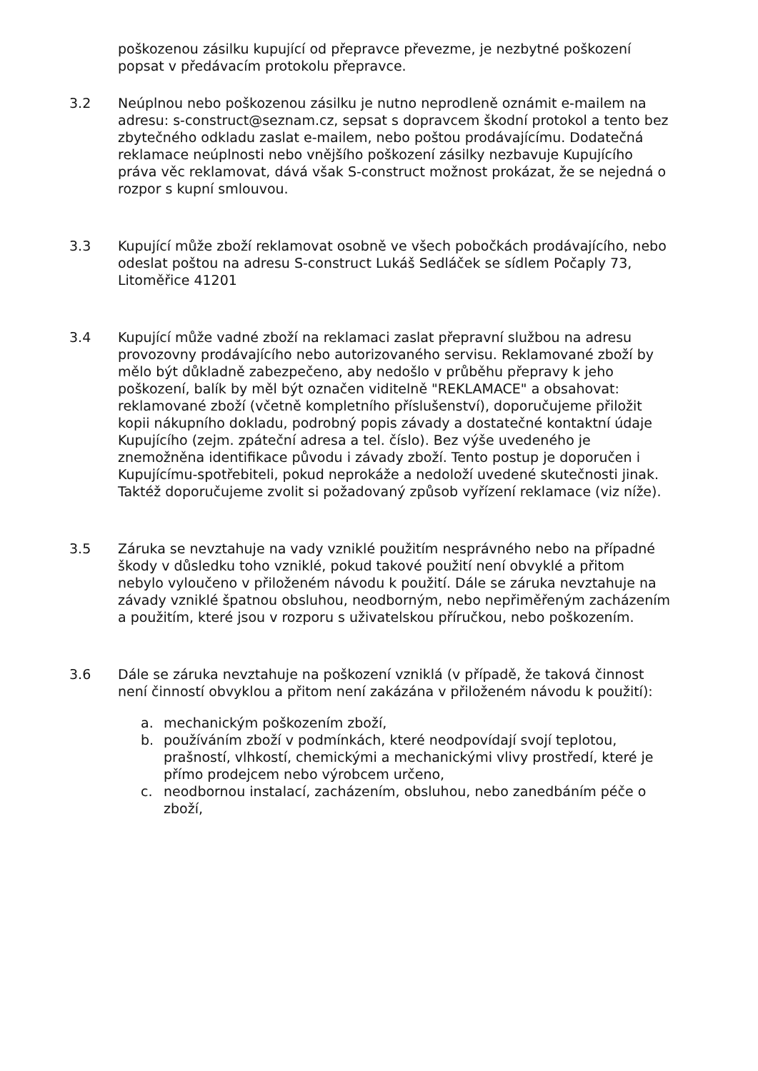poškozenou zásilku kupující od přepravce převezme, je nezbytné poškození popsat v předávacím protokolu přepravce.
3.2 Neúplnou nebo poškozenou zásilku je nutno neprodleně oznámit e-mailem na adresu: s-construct@seznam.cz, sepsat s dopravcem škodní protokol a tento bez zbytečného odkladu zaslat e-mailem, nebo poštou prodávajícímu. Dodatečná reklamace neúplnosti nebo vnějšího poškození zásilky nezbavuje Kupujícího práva věc reklamovat, dává však S-construct možnost prokázat, že se nejedná o rozpor s kupní smlouvou.
3.3 Kupující může zboží reklamovat osobně ve všech pobočkách prodávajícího, nebo odeslat poštou na adresu S-construct Lukáš Sedláček se sídlem Počaply 73, Litoměřice 41201
3.4 Kupující může vadné zboží na reklamaci zaslat přepravní službou na adresu provozovny prodávajícího nebo autorizovaného servisu. Reklamované zboží by mělo být důkladně zabezpečeno, aby nedošlo v průběhu přepravy k jeho poškození, balík by měl být označen viditelně "REKLAMACE" a obsahovat: reklamované zboží (včetně kompletního příslušenství), doporučujeme přiložit kopii nákupního dokladu, podrobný popis závady a dostatečné kontaktní údaje Kupujícího (zejm. zpáteční adresa a tel. číslo). Bez výše uvedeného je znemožněna identifikace původu i závady zboží. Tento postup je doporučen i Kupujícímu-spotřebiteli, pokud neprokáže a nedoloží uvedené skutečnosti jinak. Taktéž doporučujeme zvolit si požadovaný způsob vyřízení reklamace (viz níže).
3.5 Záruka se nevztahuje na vady vzniklé použitím nesprávného nebo na případné škody v důsledku toho vzniklé, pokud takové použití není obvyklé a přitom nebylo vyloučeno v přiloženém návodu k použití. Dále se záruka nevztahuje na závady vzniklé špatnou obsluhou, neodborným, nebo nepřiměřeným zacházením a použitím, které jsou v rozporu s uživatelskou příručkou, nebo poškozením.
3.6 Dále se záruka nevztahuje na poškození vzniklá (v případě, že taková činnost není činností obvyklou a přitom není zakázána v přiloženém návodu k použití):
a. mechanickým poškozením zboží,
b. používáním zboží v podmínkách, které neodpovídají svojí teplotou, prašností, vlhkostí, chemickými a mechanickými vlivy prostředí, které je přímo prodejcem nebo výrobcem určeno,
c. neodbornou instalací, zacházením, obsluhou, nebo zanedbáním péče o zboží,